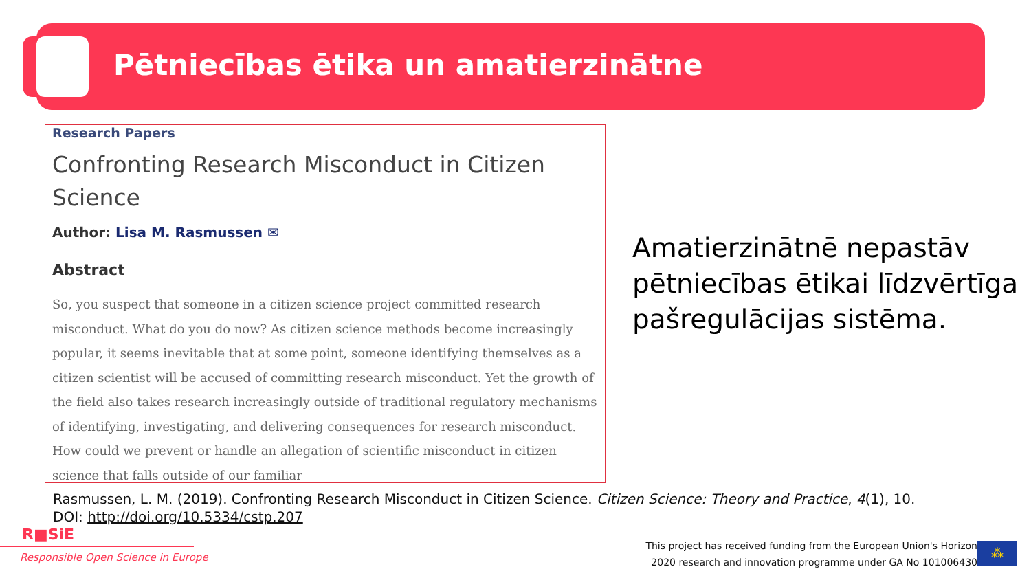Pētniecības ētika un amatierzinātne
Research Papers
Confronting Research Misconduct in Citizen Science
Author: Lisa M. Rasmussen ✉
Abstract
So, you suspect that someone in a citizen science project committed research misconduct. What do you do now? As citizen science methods become increasingly popular, it seems inevitable that at some point, someone identifying themselves as a citizen scientist will be accused of committing research misconduct. Yet the growth of the field also takes research increasingly outside of traditional regulatory mechanisms of identifying, investigating, and delivering consequences for research misconduct. How could we prevent or handle an allegation of scientific misconduct in citizen science that falls outside of our familiar
Amatierzinātnē nepastāv pētniecības ētikai līdzvērtīga pašregulācijas sistēma.
Rasmussen, L. M. (2019). Confronting Research Misconduct in Citizen Science. Citizen Science: Theory and Practice, 4(1), 10. DOI: http://doi.org/10.5334/cstp.207
R■SiE
Responsible Open Science in Europe
This project has received funding from the European Union's Horizon
2020 research and innovation programme under GA No 101006430
⁂